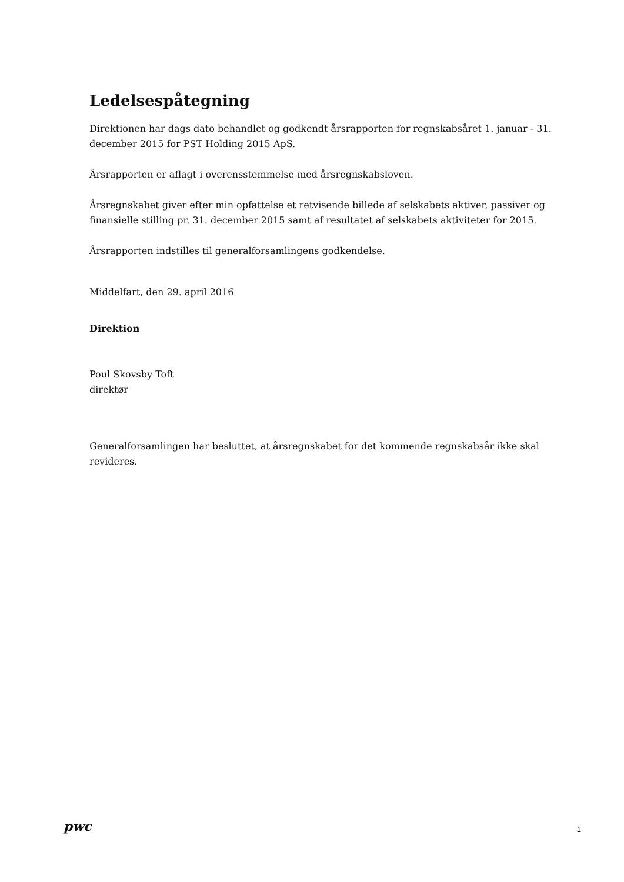Ledelsespåtegning
Direktionen har dags dato behandlet og godkendt årsrapporten for regnskabsåret 1. januar - 31. december 2015 for PST Holding 2015 ApS.
Årsrapporten er aflagt i overensstemmelse med årsregnskabsloven.
Årsregnskabet giver efter min opfattelse et retvisende billede af selskabets aktiver, passiver og finansielle stilling pr. 31. december 2015 samt af resultatet af selskabets aktiviteter for 2015.
Årsrapporten indstilles til generalforsamlingens godkendelse.
Middelfart, den 29. april 2016
Direktion
Poul Skovsby Toft
direktør
Generalforsamlingen har besluttet, at årsregnskabet for det kommende regnskabsår ikke skal revideres.
pwc
1